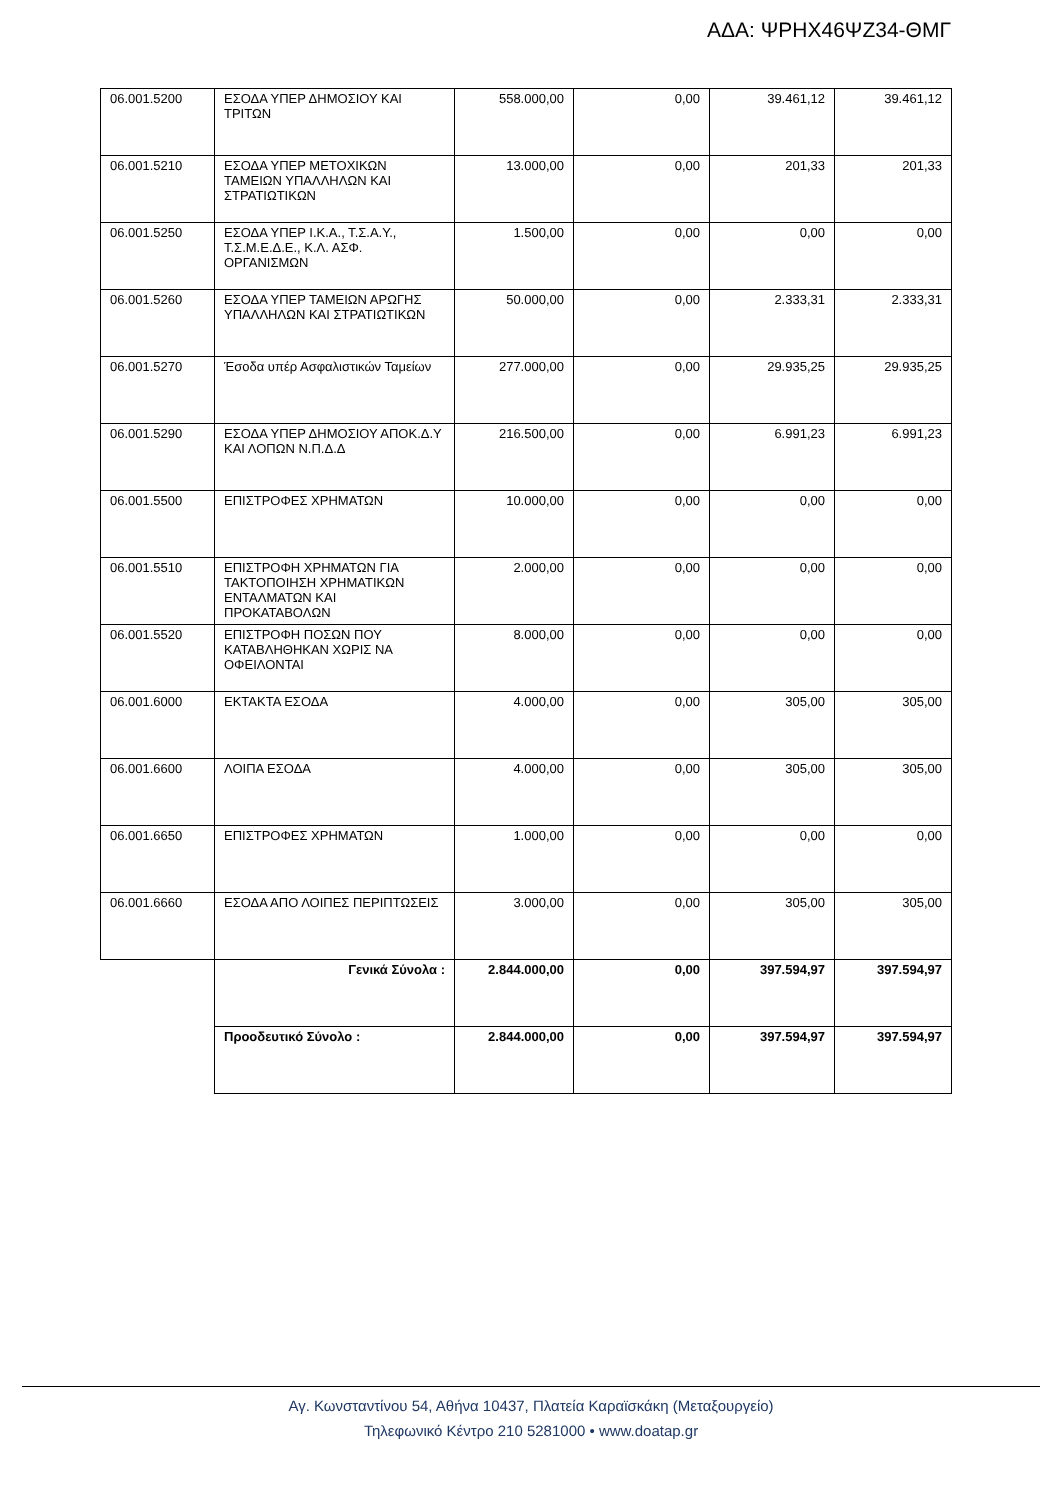ΑΔΑ: ΨΡΗΧ46ΨΖ34-ΘΜΓ
| 06.001.5200 | ΕΣΟΔΑ ΥΠΕΡ ΔΗΜΟΣΙΟΥ ΚΑΙ ΤΡΙΤΩΝ | 558.000,00 | 0,00 | 39.461,12 | 39.461,12 |
| 06.001.5210 | ΕΣΟΔΑ ΥΠΕΡ ΜΕΤΟΧΙΚΩΝ ΤΑΜΕΙΩΝ ΥΠΑΛΛΗΛΩΝ ΚΑΙ ΣΤΡΑΤΙΩΤΙΚΩΝ | 13.000,00 | 0,00 | 201,33 | 201,33 |
| 06.001.5250 | ΕΣΟΔΑ ΥΠΕΡ Ι.Κ.Α., Τ.Σ.Α.Υ., Τ.Σ.Μ.Ε.Δ.Ε., Κ.Λ. ΑΣΦ. ΟΡΓΑΝΙΣΜΩΝ | 1.500,00 | 0,00 | 0,00 | 0,00 |
| 06.001.5260 | ΕΣΟΔΑ ΥΠΕΡ ΤΑΜΕΙΩΝ ΑΡΩΓΗΣ ΥΠΑΛΛΗΛΩΝ ΚΑΙ ΣΤΡΑΤΙΩΤΙΚΩΝ | 50.000,00 | 0,00 | 2.333,31 | 2.333,31 |
| 06.001.5270 | Έσοδα υπέρ Ασφαλιστικών Ταμείων | 277.000,00 | 0,00 | 29.935,25 | 29.935,25 |
| 06.001.5290 | ΕΣΟΔΑ ΥΠΕΡ ΔΗΜΟΣΙΟΥ ΑΠΟΚ.Δ.Υ ΚΑΙ ΛΟΠΩΝ Ν.Π.Δ.Δ | 216.500,00 | 0,00 | 6.991,23 | 6.991,23 |
| 06.001.5500 | ΕΠΙΣΤΡΟΦΕΣ ΧΡΗΜΑΤΩΝ | 10.000,00 | 0,00 | 0,00 | 0,00 |
| 06.001.5510 | ΕΠΙΣΤΡΟΦΗ ΧΡΗΜΑΤΩΝ ΓΙΑ ΤΑΚΤΟΠΟΙΗΣΗ ΧΡΗΜΑΤΙΚΩΝ ΕΝΤΑΛΜΑΤΩΝ ΚΑΙ ΠΡΟΚΑΤΑΒΟΛΩΝ | 2.000,00 | 0,00 | 0,00 | 0,00 |
| 06.001.5520 | ΕΠΙΣΤΡΟΦΗ ΠΟΣΩΝ ΠΟΥ ΚΑΤΑΒΛΗΘΗΚΑΝ ΧΩΡΙΣ ΝΑ ΟΦΕΙΛΟΝΤΑΙ | 8.000,00 | 0,00 | 0,00 | 0,00 |
| 06.001.6000 | ΕΚΤΑΚΤΑ ΕΣΟΔΑ | 4.000,00 | 0,00 | 305,00 | 305,00 |
| 06.001.6600 | ΛΟΙΠΑ ΕΣΟΔΑ | 4.000,00 | 0,00 | 305,00 | 305,00 |
| 06.001.6650 | ΕΠΙΣΤΡΟΦΕΣ ΧΡΗΜΑΤΩΝ | 1.000,00 | 0,00 | 0,00 | 0,00 |
| 06.001.6660 | ΕΣΟΔΑ ΑΠΟ ΛΟΙΠΕΣ ΠΕΡΙΠΤΩΣΕΙΣ | 3.000,00 | 0,00 | 305,00 | 305,00 |
| | Γενικά Σύνολα : | 2.844.000,00 | 0,00 | 397.594,97 | 397.594,97 |
| | Προοδευτικό Σύνολο : | 2.844.000,00 | 0,00 | 397.594,97 | 397.594,97 |
Αγ. Κωνσταντίνου 54, Αθήνα 10437, Πλατεία Καραϊσκάκη (Μεταξουργείο)
Τηλεφωνικό Κέντρο 210 5281000 • www.doatap.gr